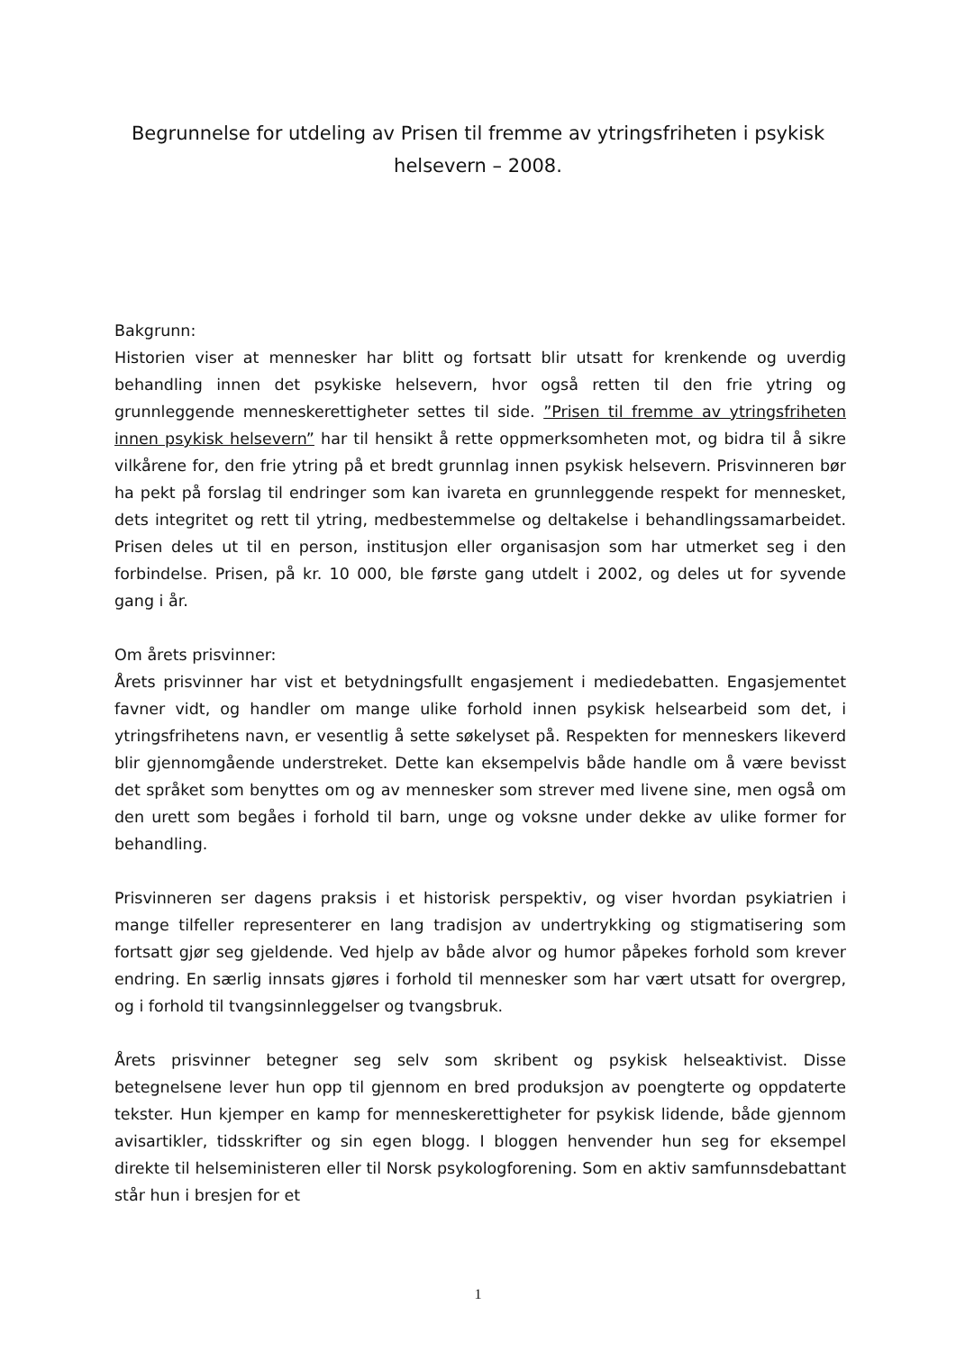Begrunnelse for utdeling av Prisen til fremme av ytringsfriheten i psykisk helsevern – 2008.
Bakgrunn:
Historien viser at mennesker har blitt og fortsatt blir utsatt for krenkende og uverdig behandling innen det psykiske helsevern, hvor også retten til den frie ytring og grunnleggende menneskerettigheter settes til side. ”Prisen til fremme av ytringsfriheten innen psykisk helsevern” har til hensikt å rette oppmerksomheten mot, og bidra til å sikre vilkårene for, den frie ytring på et bredt grunnlag innen psykisk helsevern. Prisvinneren bør ha pekt på forslag til endringer som kan ivareta en grunnleggende respekt for mennesket, dets integritet og rett til ytring, medbestemmelse og deltakelse i behandlingssamarbeidet. Prisen deles ut til en person, institusjon eller organisasjon som har utmerket seg i den forbindelse. Prisen, på kr. 10 000, ble første gang utdelt i 2002, og deles ut for syvende gang i år.
Om årets prisvinner:
Årets prisvinner har vist et betydningsfullt engasjement i mediedebatten. Engasjementet favner vidt, og handler om mange ulike forhold innen psykisk helsearbeid som det, i ytringsfrihetens navn, er vesentlig å sette søkelyset på. Respekten for menneskers likeverd blir gjennomgående understreket. Dette kan eksempelvis både handle om å være bevisst det språket som benyttes om og av mennesker som strever med livene sine, men også om den urett som begåes i forhold til barn, unge og voksne under dekke av ulike former for behandling.
Prisvinneren ser dagens praksis i et historisk perspektiv, og viser hvordan psykiatrien i mange tilfeller representerer en lang tradisjon av undertrykking og stigmatisering som fortsatt gjør seg gjeldende. Ved hjelp av både alvor og humor påpekes forhold som krever endring. En særlig innsats gjøres i forhold til mennesker som har vært utsatt for overgrep, og i forhold til tvangsinnleggelser og tvangsbruk.
Årets prisvinner betegner seg selv som skribent og psykisk helseaktivist. Disse betegnelsene lever hun opp til gjennom en bred produksjon av poengterte og oppdaterte tekster. Hun kjemper en kamp for menneskerettigheter for psykisk lidende, både gjennom avisartikler, tidsskrifter og sin egen blogg. I bloggen henvender hun seg for eksempel direkte til helseministeren eller til Norsk psykologforening. Som en aktiv samfunnsdebattant står hun i bresjen for et
1